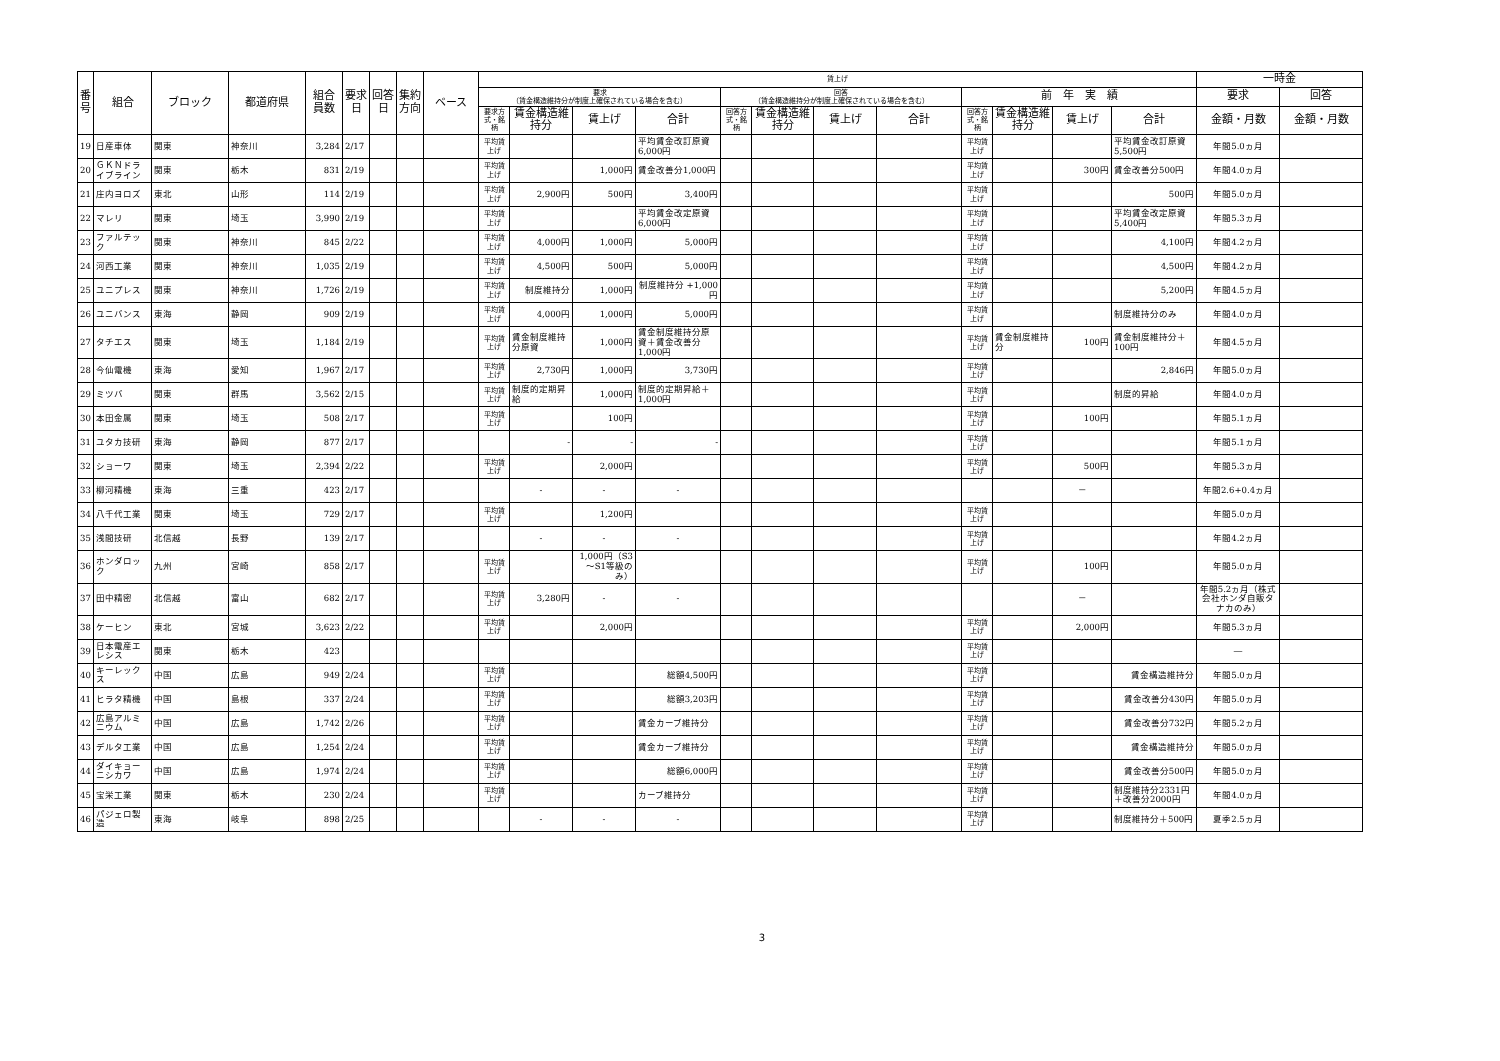| 番号 | 組合 | ブロック | 都道府県 | 組合員数 | 要求日 | 回答日 | 集約方向 | ベース | 賃上げ | | | | | | | | | | | | 一時金 | |
| --- | --- | --- | --- | --- | --- | --- | --- | --- | --- | --- | --- | --- | --- | --- | --- | --- | --- | --- | --- | --- | --- | --- |
| | | | | | | | | | 要求 （賃金構造維持分が制度上確保されている場合を含む） | | | | 回答 （賃金構造維持分が制度上確保されている場合を含む） | | | | 前 年 実 績 | | | | 要求 | 回答 |
| | | | | | | | | | 要求方式・銘柄 | 賃金構造維持分 | 賃上げ | 合計 | 回答方式・銘柄 | 賃金構造維持分 | 賃上げ | 合計 | 回答方式・銘柄 | 賃金構造維持分 | 賃上げ | 合計 | 金額・月数 | 金額・月数 |
| 19 | 日産車体 | 関東 | 神奈川 | 3,284 | 2/17 | | | | 平均賃上げ | | | 平均賃金改訂原資6,000円 | | | | | 平均賃上げ | | | 平均賃金改訂原資 5,500円 | 年間5.0ヵ月 | |
| 20 | ＧＫＮドライブライン | 関東 | 栃木 | 831 | 2/19 | | | | 平均賃上げ | | 1,000円 | 賃金改善分1,000円 | | | | | 平均賃上げ | | 300円 | 賃金改善分500円 | 年間4.0ヵ月 | |
| 21 | 庄内ヨロズ | 東北 | 山形 | 114 | 2/19 | | | | 平均賃上げ | 2,900円 | 500円 | 3,400円 | | | | | 平均賃上げ | | | 500円 | 年間5.0ヵ月 | |
| 22 | マレリ | 関東 | 埼玉 | 3,990 | 2/19 | | | | 平均賃上げ | | | 平均賃金改定原資6,000円 | | | | | 平均賃上げ | | | 平均賃金改定原資 5,400円 | 年間5.3ヵ月 | |
| 23 | ファルテック | 関東 | 神奈川 | 845 | 2/22 | | | | 平均賃上げ | 4,000円 | 1,000円 | 5,000円 | | | | | 平均賃上げ | | | 4,100円 | 年間4.2ヵ月 | |
| 24 | 河西工業 | 関東 | 神奈川 | 1,035 | 2/19 | | | | 平均賃上げ | 4,500円 | 500円 | 5,000円 | | | | | 平均賃上げ | | | 4,500円 | 年間4.2ヵ月 | |
| 25 | ユニプレス | 関東 | 神奈川 | 1,726 | 2/19 | | | | 平均賃上げ | 制度維持分 | 1,000円 | 制度維持分 +1,000円 | | | | | 平均賃上げ | | | 5,200円 | 年間4.5ヵ月 | |
| 26 | ユニバンス | 東海 | 静岡 | 909 | 2/19 | | | | 平均賃上げ | 4,000円 | 1,000円 | 5,000円 | | | | | 平均賃上げ | | | 制度維持分のみ | 年間4.0ヵ月 | |
| 27 | タチエス | 関東 | 埼玉 | 1,184 | 2/19 | | | | 平均賃上げ | 賃金制度維持分原資 | 1,000円 | 賃金制度維持分原資＋賃金改善分1,000円 | | | | | 平均賃上げ | 賃金制度維持分 | 100円 | 賃金制度維持分＋100円 | 年間4.5ヵ月 | |
| 28 | 今仙電機 | 東海 | 愛知 | 1,967 | 2/17 | | | | 平均賃上げ | 2,730円 | 1,000円 | 3,730円 | | | | | 平均賃上げ | | | 2,846円 | 年間5.0ヵ月 | |
| 29 | ミツバ | 関東 | 群馬 | 3,562 | 2/15 | | | | 平均賃上げ | 制度的定期昇給 | 1,000円 | 制度的定期昇給＋1,000円 | | | | | 平均賃上げ | | | 制度的昇給 | 年間4.0ヵ月 | |
| 30 | 本田金属 | 関東 | 埼玉 | 508 | 2/17 | | | | 平均賃上げ | | 100円 | | | | | | 平均賃上げ | | 100円 | | 年間5.1ヵ月 | |
| 31 | ユタカ技研 | 東海 | 静岡 | 877 | 2/17 | | | | | - | - | - | | | | | 平均賃上げ | | | | 年間5.1ヵ月 | |
| 32 | ショーワ | 関東 | 埼玉 | 2,394 | 2/22 | | | | 平均賃上げ | | 2,000円 | | | | | | 平均賃上げ | | 500円 | | 年間5.3ヵ月 | |
| 33 | 柳河精機 | 東海 | 三重 | 423 | 2/17 | | | | | - | - | - | | | | | | | － | | 年間2.6+0.4ヵ月 | |
| 34 | 八千代工業 | 関東 | 埼玉 | 729 | 2/17 | | | | 平均賃上げ | | 1,200円 | | | | | | 平均賃上げ | | | | 年間5.0ヵ月 | |
| 35 | 浅間技研 | 北信越 | 長野 | 139 | 2/17 | | | | | - | - | - | | | | | 平均賃上げ | | | | 年間4.2ヵ月 | |
| 36 | ホンダロック | 九州 | 宮崎 | 858 | 2/17 | | | | 平均賃上げ | | 1,000円（S3～S1等級のみ） | | | | | | 平均賃上げ | | 100円 | | 年間5.0ヵ月 | |
| 37 | 田中精密 | 北信越 | 富山 | 682 | 2/17 | | | | 平均賃上げ | 3,280円 | - | - | | | | | | | － | | 年間5.2ヵ月（株式会社ホンダ自販タナカのみ） | |
| 38 | ケーヒン | 東北 | 宮城 | 3,623 | 2/22 | | | | 平均賃上げ | | 2,000円 | | | | | | 平均賃上げ | | 2,000円 | | 年間5.3ヵ月 | |
| 39 | 日本電産エレシス | 関東 | 栃木 | 423 | | | | | | | | | | | | | 平均賃上げ | | | | ― | |
| 40 | キーレックス | 中国 | 広島 | 949 | 2/24 | | | | 平均賃上げ | | | 総額4,500円 | | | | | 平均賃上げ | | | 賃金構造維持分 | 年間5.0ヵ月 | |
| 41 | ヒラタ精機 | 中国 | 島根 | 337 | 2/24 | | | | 平均賃上げ | | | 総額3,203円 | | | | | 平均賃上げ | | | 賃金改善分430円 | 年間5.0ヵ月 | |
| 42 | 広島アルミニウム | 中国 | 広島 | 1,742 | 2/26 | | | | 平均賃上げ | | | 賃金カーブ維持分 | | | | | 平均賃上げ | | | 賃金改善分732円 | 年間5.2ヵ月 | |
| 43 | デルタ工業 | 中国 | 広島 | 1,254 | 2/24 | | | | 平均賃上げ | | | 賃金カーブ維持分 | | | | | 平均賃上げ | | | 賃金構造維持分 | 年間5.0ヵ月 | |
| 44 | ダイキョーニシカワ | 中国 | 広島 | 1,974 | 2/24 | | | | 平均賃上げ | | | 総額6,000円 | | | | | 平均賃上げ | | | 賃金改善分500円 | 年間5.0ヵ月 | |
| 45 | 宝栄工業 | 関東 | 栃木 | 230 | 2/24 | | | | 平均賃上げ | | | カーブ維持分 | | | | | 平均賃上げ | | | 制度維持分2331円＋改善分2000円 | 年間4.0ヵ月 | |
| 46 | パジェロ製造 | 東海 | 岐阜 | 898 | 2/25 | | | | | - | - | - | | | | | 平均賃上げ | | | 制度維持分＋500円 | 夏季2.5ヵ月 | |
3